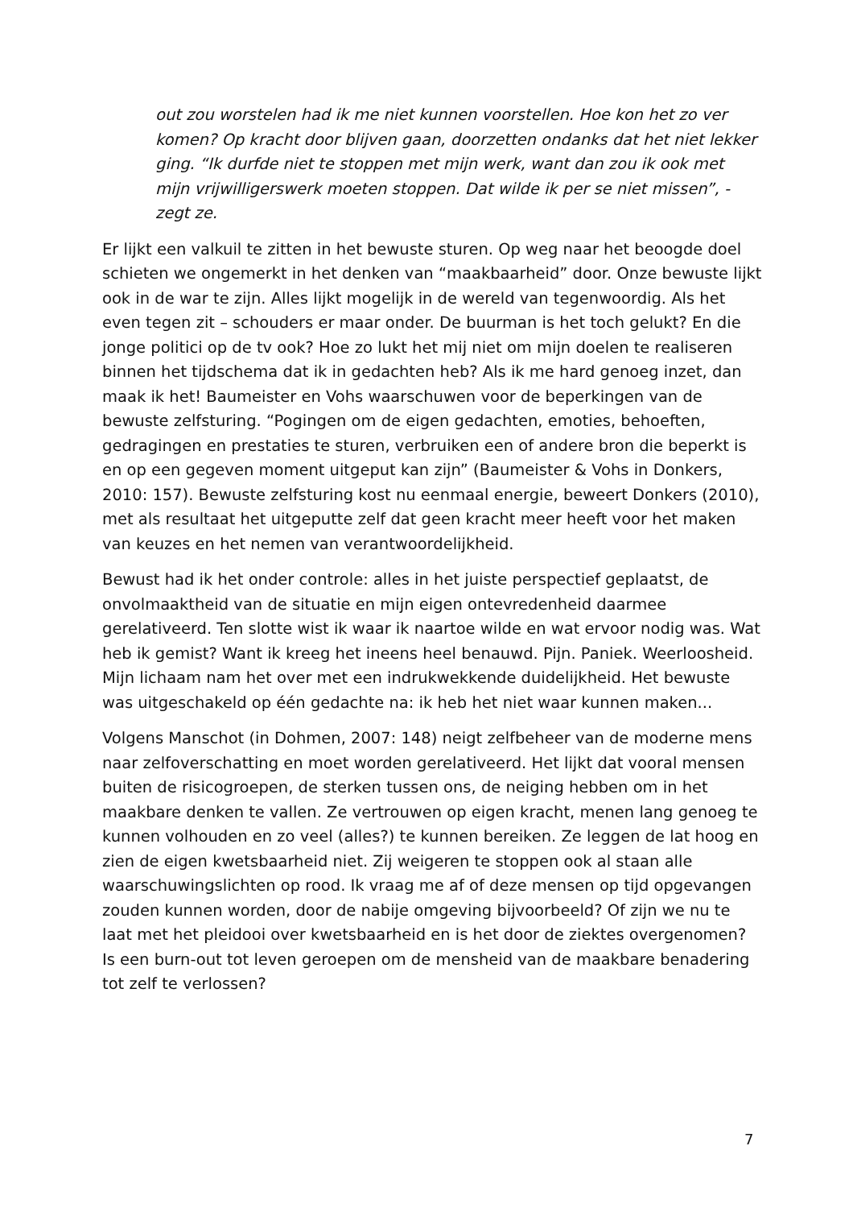out zou worstelen had ik me niet kunnen voorstellen. Hoe kon het zo ver komen? Op kracht door blijven gaan, doorzetten ondanks dat het niet lekker ging. “Ik durfde niet te stoppen met mijn werk, want dan zou ik ook met mijn vrijwilligerswerk moeten stoppen. Dat wilde ik per se niet missen”, - zegt ze.
Er lijkt een valkuil te zitten in het bewuste sturen. Op weg naar het beoogde doel schieten we ongemerkt in het denken van “maakbaarheid” door. Onze bewuste lijkt ook in de war te zijn. Alles lijkt mogelijk in de wereld van tegenwoordig. Als het even tegen zit – schouders er maar onder. De buurman is het toch gelukt? En die jonge politici op de tv ook? Hoe zo lukt het mij niet om mijn doelen te realiseren binnen het tijdschema dat ik in gedachten heb? Als ik me hard genoeg inzet, dan maak ik het! Baumeister en Vohs waarschuwen voor de beperkingen van de bewuste zelfsturing. “Pogingen om de eigen gedachten, emoties, behoeften, gedragingen en prestaties te sturen, verbruiken een of andere bron die beperkt is en op een gegeven moment uitgeput kan zijn” (Baumeister & Vohs in Donkers, 2010: 157). Bewuste zelfsturing kost nu eenmaal energie, beweert Donkers (2010), met als resultaat het uitgeputte zelf dat geen kracht meer heeft voor het maken van keuzes en het nemen van verantwoordelijkheid.
Bewust had ik het onder controle: alles in het juiste perspectief geplaatst, de onvolmaaktheid van de situatie en mijn eigen ontevredenheid daarmee gerelativeerd. Ten slotte wist ik waar ik naartoe wilde en wat ervoor nodig was. Wat heb ik gemist? Want ik kreeg het ineens heel benauwd. Pijn. Paniek. Weerloosheid. Mijn lichaam nam het over met een indrukwekkende duidelijkheid. Het bewuste was uitgeschakeld op één gedachte na: ik heb het niet waar kunnen maken...
Volgens Manschot (in Dohmen, 2007: 148) neigt zelfbeheer van de moderne mens naar zelfoverschatting en moet worden gerelativeerd. Het lijkt dat vooral mensen buiten de risicogroepen, de sterken tussen ons, de neiging hebben om in het maakbare denken te vallen. Ze vertrouwen op eigen kracht, menen lang genoeg te kunnen volhouden en zo veel (alles?) te kunnen bereiken. Ze leggen de lat hoog en zien de eigen kwetsbaarheid niet. Zij weigeren te stoppen ook al staan alle waarschuwingslichten op rood. Ik vraag me af of deze mensen op tijd opgevangen zouden kunnen worden, door de nabije omgeving bijvoorbeeld? Of zijn we nu te laat met het pleidooi over kwetsbaarheid en is het door de ziektes overgenomen? Is een burn-out tot leven geroepen om de mensheid van de maakbare benadering tot zelf te verlossen?
7